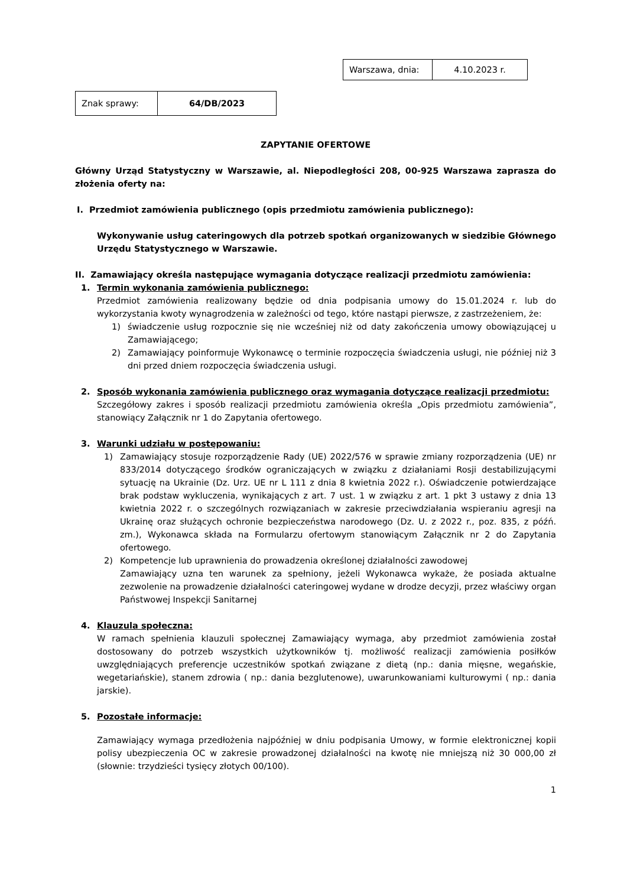| Warszawa, dnia: | 4.10.2023 r. |
| Znak sprawy: | 64/DB/2023 |
ZAPYTANIE OFERTOWE
Główny Urząd Statystyczny w Warszawie, al. Niepodległości 208, 00-925 Warszawa zaprasza do złożenia oferty na:
I. Przedmiot zamówienia publicznego (opis przedmiotu zamówienia publicznego):
Wykonywanie usług cateringowych dla potrzeb spotkań organizowanych w siedzibie Głównego Urzędu Statystycznego w Warszawie.
II. Zamawiający określa następujące wymagania dotyczące realizacji przedmiotu zamówienia:
1. Termin wykonania zamówienia publicznego:
Przedmiot zamówienia realizowany będzie od dnia podpisania umowy do 15.01.2024 r. lub do wykorzystania kwoty wynagrodzenia w zależności od tego, które nastąpi pierwsze, z zastrzeżeniem, że:
1) świadczenie usług rozpocznie się nie wcześniej niż od daty zakończenia umowy obowiązującej u Zamawiającego;
2) Zamawiający poinformuje Wykonawcę o terminie rozpoczęcia świadczenia usługi, nie później niż 3 dni przed dniem rozpoczęcia świadczenia usługi.
2. Sposób wykonania zamówienia publicznego oraz wymagania dotyczące realizacji przedmiotu:
Szczegółowy zakres i sposób realizacji przedmiotu zamówienia określa „Opis przedmiotu zamówienia”, stanowiący Załącznik nr 1 do Zapytania ofertowego.
3. Warunki udziału w postępowaniu:
1) Zamawiający stosuje rozporządzenie Rady (UE) 2022/576 w sprawie zmiany rozporządzenia (UE) nr 833/2014 dotyczącego środków ograniczających w związku z działaniami Rosji destabilizującymi sytuację na Ukrainie (Dz. Urz. UE nr L 111 z dnia 8 kwietnia 2022 r.). Oświadczenie potwierdzające brak podstaw wykluczenia, wynikających z art. 7 ust. 1 w związku z art. 1 pkt 3 ustawy z dnia 13 kwietnia 2022 r. o szczególnych rozwiązaniach w zakresie przeciwdziałania wspieraniu agresji na Ukrainę oraz służących ochronie bezpieczeństwa narodowego (Dz. U. z 2022 r., poz. 835, z późń. zm.), Wykonawca składa na Formularzu ofertowym stanowiącym Załącznik nr 2 do Zapytania ofertowego.
2) Kompetencje lub uprawnienia do prowadzenia określonej działalności zawodowej
Zamawiający uzna ten warunek za spełniony, jeżeli Wykonawca wykaże, że posiada aktualne zezwolenie na prowadzenie działalności cateringowej wydane w drodze decyzji, przez właściwy organ Państwowej Inspekcji Sanitarnej
4. Klauzula społeczna:
W ramach spełnienia klauzuli społecznej Zamawiający wymaga, aby przedmiot zamówienia został dostosowany do potrzeb wszystkich użytkowników tj. możliwość realizacji zamówienia posiłków uwzględniających preferencje uczestników spotkań związane z dietą (np.: dania mięsne, wegańskie, wegetariańskie), stanem zdrowia ( np.: dania bezglutenowe), uwarunkowaniami kulturowymi ( np.: dania jarskie).
5. Pozostałe informacje:
Zamawiający wymaga przedłożenia najpóźniej w dniu podpisania Umowy, w formie elektronicznej kopii polisy ubezpieczenia OC w zakresie prowadzonej działalności na kwotę nie mniejszą niż 30 000,00 zł (słownie: trzydzieści tysięcy złotych 00/100).
1